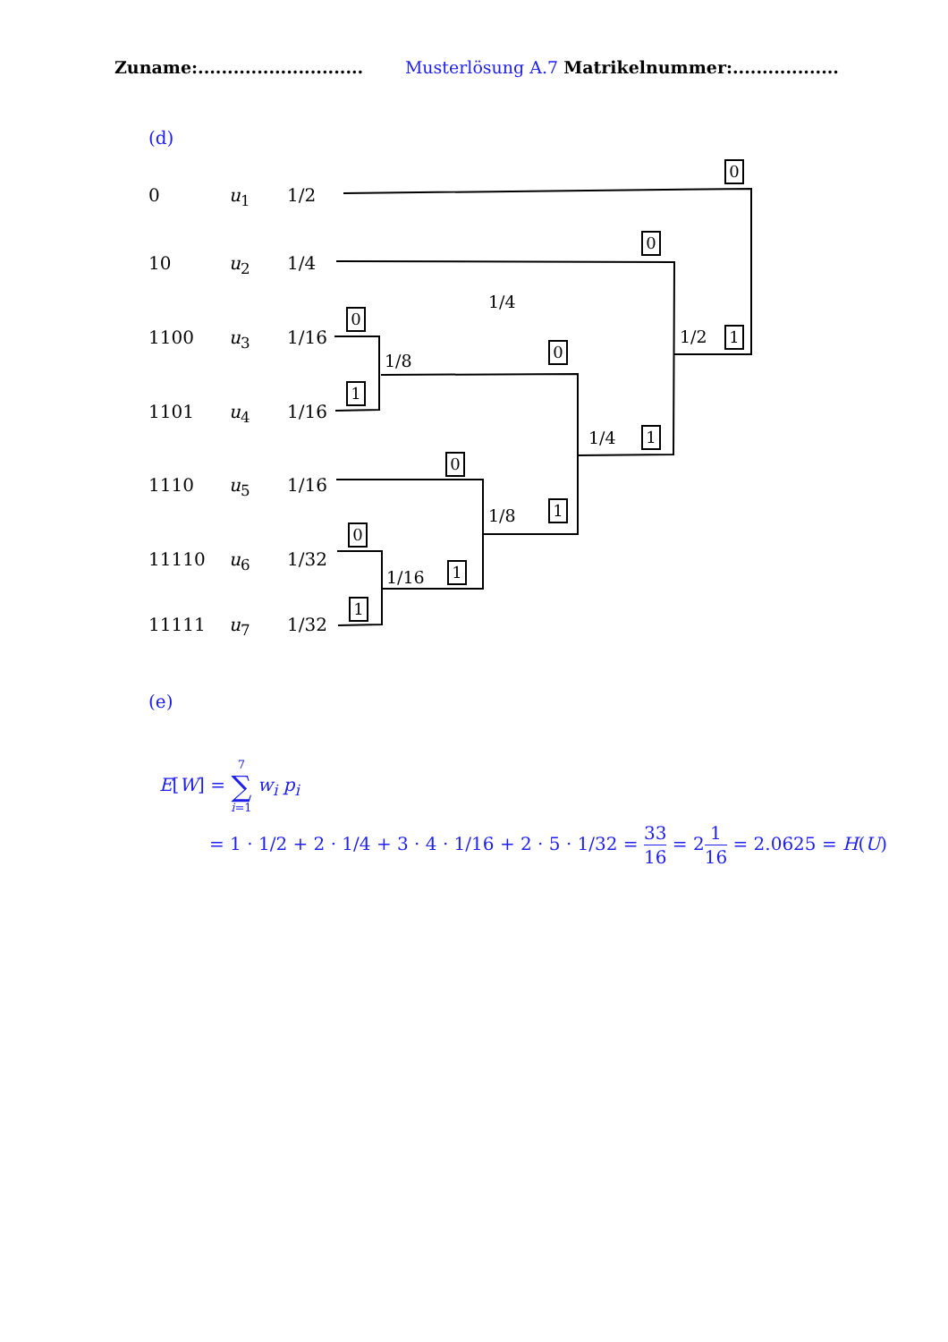Zuname:............................ Musterlösung A.7 Matrikelnummer:..................
(d)
0 u<sub>1</sub> 1/2
10 u<sub>2</sub> 1/4
1100 u<sub>3</sub> 1/16
1101 u<sub>4</sub> 1/16
1110 u<sub>5</sub> 1/16
11110 u<sub>6</sub> 1/32
11111 u<sub>7</sub> 1/32
0
0
1/4
0
1/2 1
1/8
0
1
1/4 1
0
1/8 1
0
1/16 1
1
(e)
E[W] = 7
∑
i=1 w<sub>i</sub> p<sub>i</sub>
= 1 · 1/2 + 2 · 1/4 + 3 · 4 · 1/16 + 2 · 5 · 1/32 = 33 16 = 21 16 = 2.0625 = H(U)